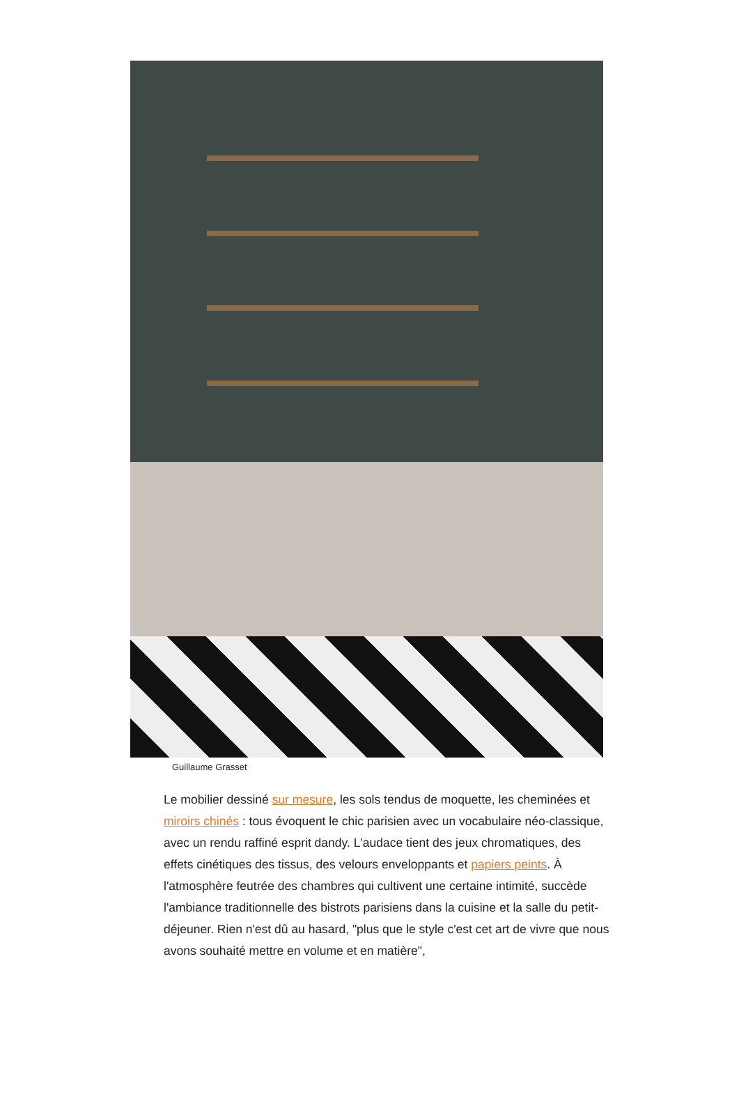Guillaume Grasset
Le mobilier dessiné sur mesure, les sols tendus de moquette, les cheminées et miroirs chinés : tous évoquent le chic parisien avec un vocabulaire néo-classique, avec un rendu raffiné esprit dandy. L'audace tient des jeux chromatiques, des effets cinétiques des tissus, des velours enveloppants et papiers peints. À l'atmosphère feutrée des chambres qui cultivent une certaine intimité, succède l'ambiance traditionnelle des bistrots parisiens dans la cuisine et la salle du petit-déjeuner. Rien n'est dû au hasard, "plus que le style c'est cet art de vivre que nous avons souhaité mettre en volume et en matière",